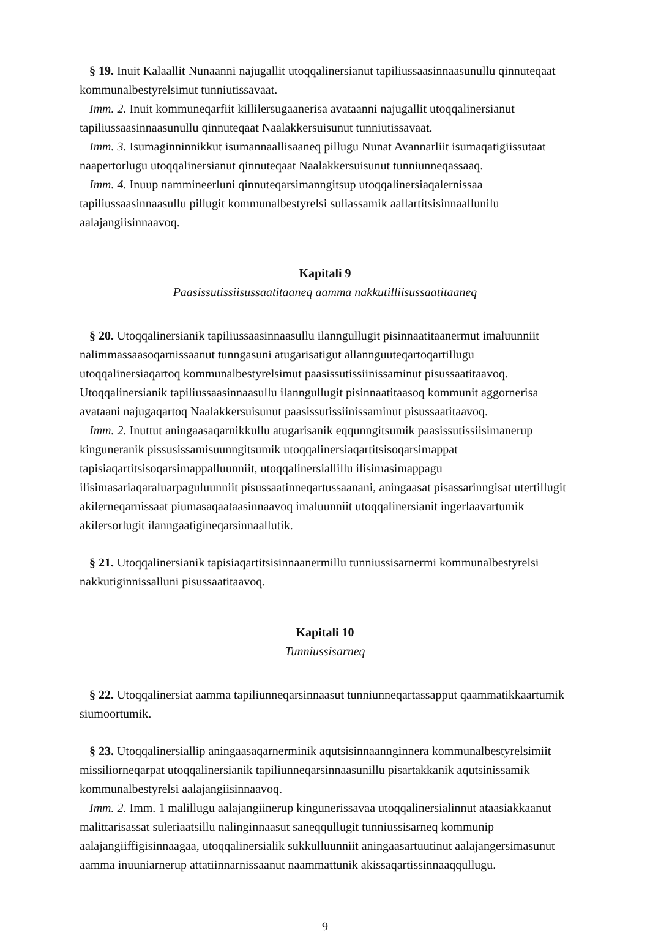§ 19. Inuit Kalaallit Nunaanni najugallit utoqqalinersianut tapiliussaasinnaasunullu qinnuteqaat kommunalbestyrelsimut tunniutissavaat.
Imm. 2. Inuit kommuneqarfiit killilersugaanerisa avataanni najugallit utoqqalinersianut tapiliussaasinnaasunullu qinnuteqaat Naalakkersuisunut tunniutissavaat.
Imm. 3. Isumaginninnikkut isumannaallisaaneq pillugu Nunat Avannarliit isumaqatigiissutaat naapertorlugu utoqqalinersianut qinnuteqaat Naalakkersuisunut tunniunneqassaaq.
Imm. 4. Inuup nammineerluni qinnuteqarsimanngitsup utoqqalinersiaqalernissaa tapiliussaasinnaasullu pillugit kommunalbestyrelsi suliassamik aallartitsisinnaallunilu aalajangiisinnaavoq.
Kapitali 9
Paasissutissiisussaatitaaneq aamma nakkutilliisussaatitaaneq
§ 20. Utoqqalinersianik tapiliussaasinnaasullu ilanngullugit pisinnaatitaanermut imaluunniit nalimmassaasoqarnissaanut tunngasuni atugarisatigut allannguuteqartoqartillugu utoqqalinersiaqartoq kommunalbestyrelsimut paasissutissiinissaminut pisussaatitaavoq. Utoqqalinersianik tapiliussaasinnaasullu ilanngullugit pisinnaatitaasoq kommunit aggornerisa avataani najugaqartoq Naalakkersuisunut paasissutissiinissaminut pisussaatitaavoq.
Imm. 2. Inuttut aningaasaqarnikkullu atugarisanik eqqunngitsumik paasissutissiisimanerup kinguneranik pissusissamisuunngitsumik utoqqalinersiaqartitsisoqarsimappat tapisiaqartitsisoqarsimappalluunniit, utoqqalinersiallillu ilisimasimappagu ilisimasariaqaraluarpaguluunniit pisussaatinneqartussaanani, aningaasat pisassarinngisat utertillugit akilerneqarnissaat piumasaqaataasinnaavoq imaluunniit utoqqalinersianit ingerlaavartumik akilersorlugit ilanngaatigineqarsinnaallutik.
§ 21. Utoqqalinersianik tapisiaqartitsisinnaanermillu tunniussisarnermi kommunalbestyrelsi nakkutiginnissalluni pisussaatitaavoq.
Kapitali 10
Tunniussisarneq
§ 22. Utoqqalinersiat aamma tapiliunneqarsinnaasut tunniunneqartassapput qaammatikkaartumik siumoortumik.
§ 23. Utoqqalinersiallip aningaasaqarnerminik aqutsisinnaanngin­nera kommunalbestyrelsimiit missiliorneqarpat utoqqalinersianik tapiliunneqarsinnaasunillu pisartakkanik aqutsinissamik kommunalbestyrelsi aalajangiisinnaavoq.
Imm. 2. Imm. 1 malillugu aalajangiinerup kingunerissavaa utoqqalinersialinnut ataasiakkaanut malittarisassat suleriaatsillu nalinginnaasut saneqqullugit tunniussisarneq kommunip aalajangiiffigisinnaagaa, utoqqalinersialik sukkulluunniit aningaasartuutinut aalajangersimasunut aamma inuuniarnerup attatiinnarnissaanut naammattunik akissaqartissinnaaqqullugu.
9